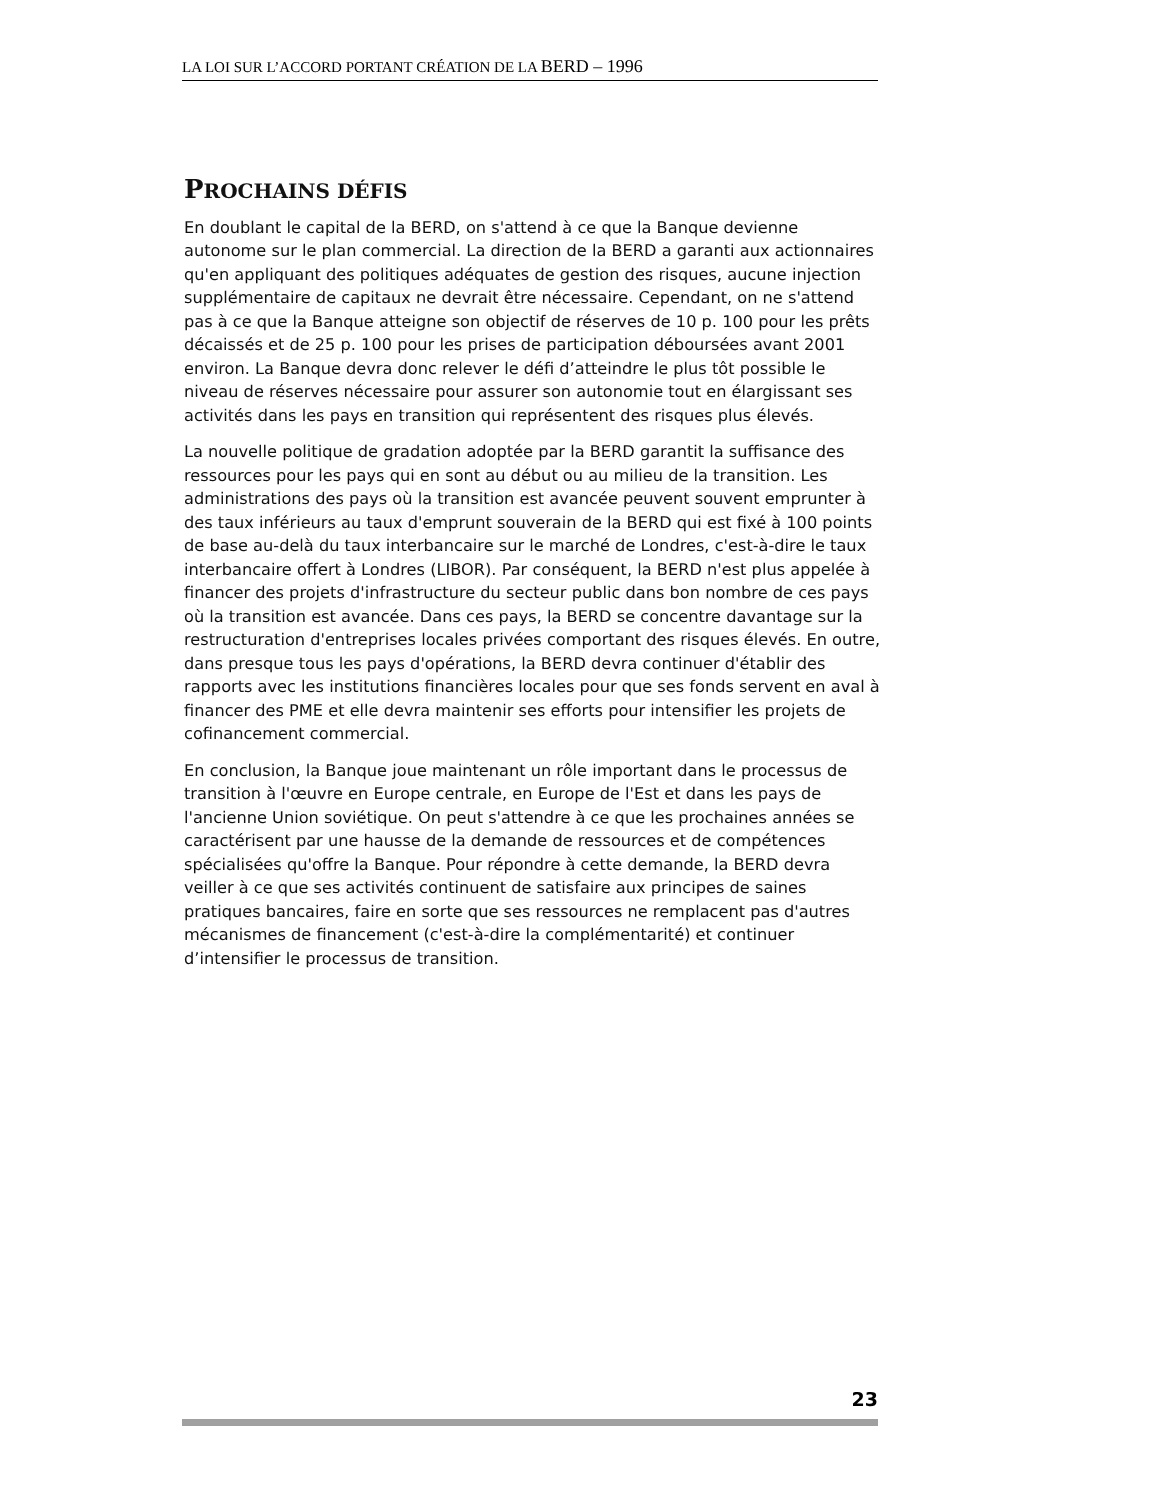LA LOI SUR L’ACCORD PORTANT CRÉATION DE LA BERD – 1996
PROCHAINS DÉFIS
En doublant le capital de la BERD, on s'attend à ce que la Banque devienne autonome sur le plan commercial. La direction de la BERD a garanti aux actionnaires qu'en appliquant des politiques adéquates de gestion des risques, aucune injection supplémentaire de capitaux ne devrait être nécessaire. Cependant, on ne s'attend pas à ce que la Banque atteigne son objectif de réserves de 10 p. 100 pour les prêts décaissés et de 25 p. 100 pour les prises de participation déboursées avant 2001 environ. La Banque devra donc relever le défi d’atteindre le plus tôt possible le niveau de réserves nécessaire pour assurer son autonomie tout en élargissant ses activités dans les pays en transition qui représentent des risques plus élevés.
La nouvelle politique de gradation adoptée par la BERD garantit la suffisance des ressources pour les pays qui en sont au début ou au milieu de la transition. Les administrations des pays où la transition est avancée peuvent souvent emprunter à des taux inférieurs au taux d'emprunt souverain de la BERD qui est fixé à 100 points de base au-delà du taux interbancaire sur le marché de Londres, c'est-à-dire le taux interbancaire offert à Londres (LIBOR). Par conséquent, la BERD n'est plus appelée à financer des projets d'infrastructure du secteur public dans bon nombre de ces pays où la transition est avancée. Dans ces pays, la BERD se concentre davantage sur la restructuration d'entreprises locales privées comportant des risques élevés. En outre, dans presque tous les pays d'opérations, la BERD devra continuer d'établir des rapports avec les institutions financières locales pour que ses fonds servent en aval à financer des PME et elle devra maintenir ses efforts pour intensifier les projets de cofinancement commercial.
En conclusion, la Banque joue maintenant un rôle important dans le processus de transition à l'œuvre en Europe centrale, en Europe de l'Est et dans les pays de l'ancienne Union soviétique. On peut s'attendre à ce que les prochaines années se caractérisent par une hausse de la demande de ressources et de compétences spécialisées qu'offre la Banque. Pour répondre à cette demande, la BERD devra veiller à ce que ses activités continuent de satisfaire aux principes de saines pratiques bancaires, faire en sorte que ses ressources ne remplacent pas d'autres mécanismes de financement (c'est-à-dire la complémentarité) et continuer d’intensifier le processus de transition.
23